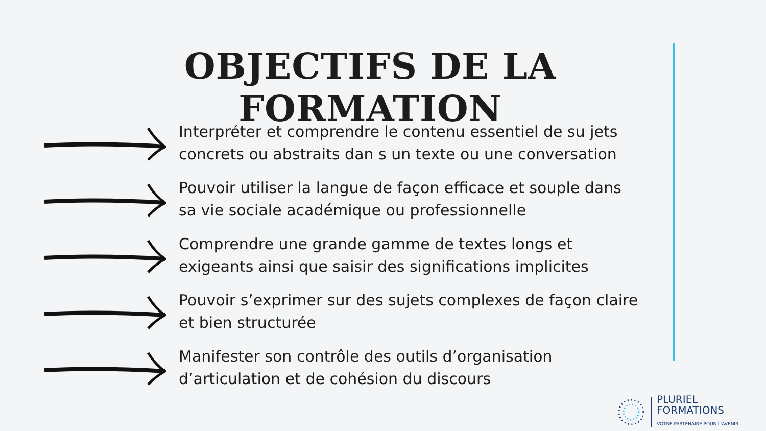OBJECTIFS DE LA FORMATION
Interpréter et comprendre le contenu essentiel de su jets concrets ou abstraits dan s un texte ou une conversation
Pouvoir utiliser la langue de façon efficace et souple dans sa vie sociale académique ou professionnelle
Comprendre une grande gamme de textes longs et exigeants ainsi que saisir des significations implicites
Pouvoir s’exprimer sur des sujets complexes de façon claire et bien structurée
Manifester son contrôle des outils d’organisation d’articulation et de cohésion du discours
PLURIEL
FORMATIONS
VOTRE PARTENAIRE POUR L'AVENIR